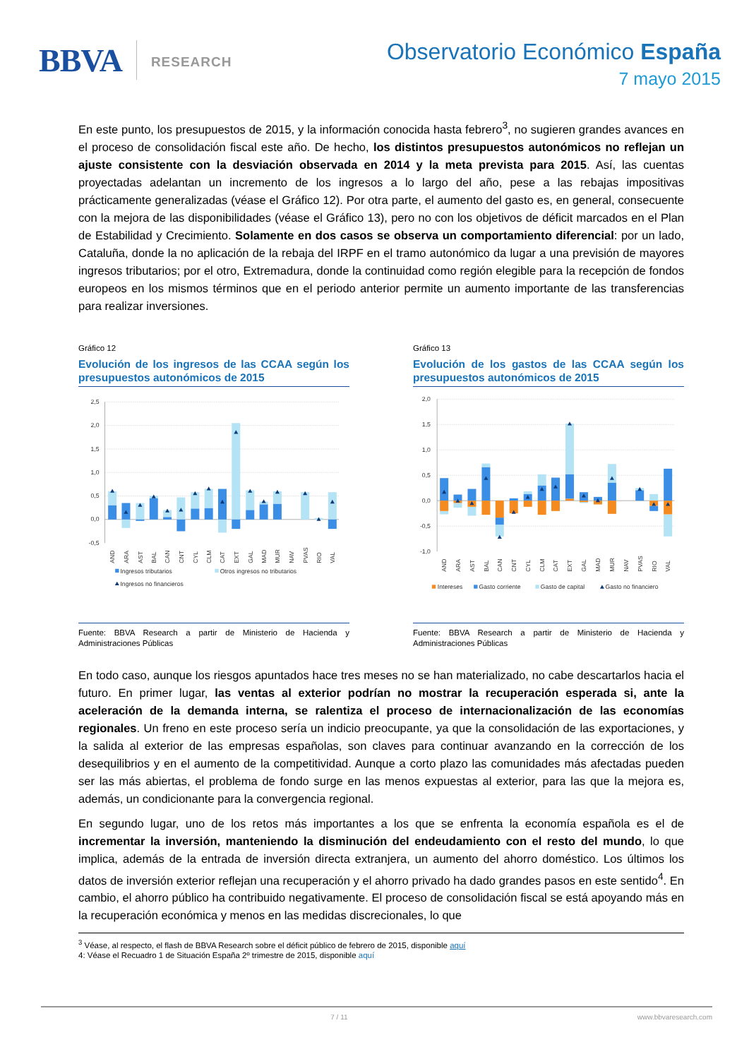BBVA RESEARCH
Observatorio Económico España
7 mayo 2015
En este punto, los presupuestos de 2015, y la información conocida hasta febrero<sup>3</sup>, no sugieren grandes avances en el proceso de consolidación fiscal este año. De hecho, los distintos presupuestos autonómicos no reflejan un ajuste consistente con la desviación observada en 2014 y la meta prevista para 2015. Así, las cuentas proyectadas adelantan un incremento de los ingresos a lo largo del año, pese a las rebajas impositivas prácticamente generalizadas (véase el Gráfico 12). Por otra parte, el aumento del gasto es, en general, consecuente con la mejora de las disponibilidades (véase el Gráfico 13), pero no con los objetivos de déficit marcados en el Plan de Estabilidad y Crecimiento. Solamente en dos casos se observa un comportamiento diferencial: por un lado, Cataluña, donde la no aplicación de la rebaja del IRPF en el tramo autonómico da lugar a una previsión de mayores ingresos tributarios; por el otro, Extremadura, donde la continuidad como región elegible para la recepción de fondos europeos en los mismos términos que en el periodo anterior permite un aumento importante de las transferencias para realizar inversiones.
Gráfico 12
Evolución de los ingresos de las CCAA según los presupuestos autonómicos de 2015
2,5
2,0
1,5
1,0
0,5
0,0
-0,5
AND
ARA
AST
BAL
CAN
CNT
CYL
CLM
CAT
EXT
GAL
MAD
MUR
NAV
PVAS
RIO
VAL
Ingresos tributarios
Otros ingresos no tributarios
Ingresos no financieros
Fuente: BBVA Research a partir de Ministerio de Hacienda y Administraciones Públicas
Gráfico 13
Evolución de los gastos de las CCAA según los presupuestos autonómicos de 2015
2,0
1,5
1,0
0,5
0,0
-0,5
-1,0
AND
ARA
AST
BAL
CAN
CNT
CYL
CLM
CAT
EXT
GAL
MAD
MUR
NAV
PVAS
RIO
VAL
Intereses
Gasto corriente
Gasto de capital
Gasto no financiero
Fuente: BBVA Research a partir de Ministerio de Hacienda y Administraciones Públicas
En todo caso, aunque los riesgos apuntados hace tres meses no se han materializado, no cabe descartarlos hacia el futuro. En primer lugar, las ventas al exterior podrían no mostrar la recuperación esperada si, ante la aceleración de la demanda interna, se ralentiza el proceso de internacionalización de las economías regionales. Un freno en este proceso sería un indicio preocupante, ya que la consolidación de las exportaciones, y la salida al exterior de las empresas españolas, son claves para continuar avanzando en la corrección de los desequilibrios y en el aumento de la competitividad. Aunque a corto plazo las comunidades más afectadas pueden ser las más abiertas, el problema de fondo surge en las menos expuestas al exterior, para las que la mejora es, además, un condicionante para la convergencia regional.
En segundo lugar, uno de los retos más importantes a los que se enfrenta la economía española es el de incrementar la inversión, manteniendo la disminución del endeudamiento con el resto del mundo, lo que implica, además de la entrada de inversión directa extranjera, un aumento del ahorro doméstico. Los últimos los datos de inversión exterior reflejan una recuperación y el ahorro privado ha dado grandes pasos en este sentido<sup>4</sup>. En cambio, el ahorro público ha contribuido negativamente. El proceso de consolidación fiscal se está apoyando más en la recuperación económica y menos en las medidas discrecionales, lo que
<sup>3</sup> Véase, al respecto, el flash de BBVA Research sobre el déficit público de febrero de 2015, disponible aquí
4: Véase el Recuadro 1 de Situación España 2º trimestre de 2015, disponible aquí
7 / 11 www.bbvaresearch.com